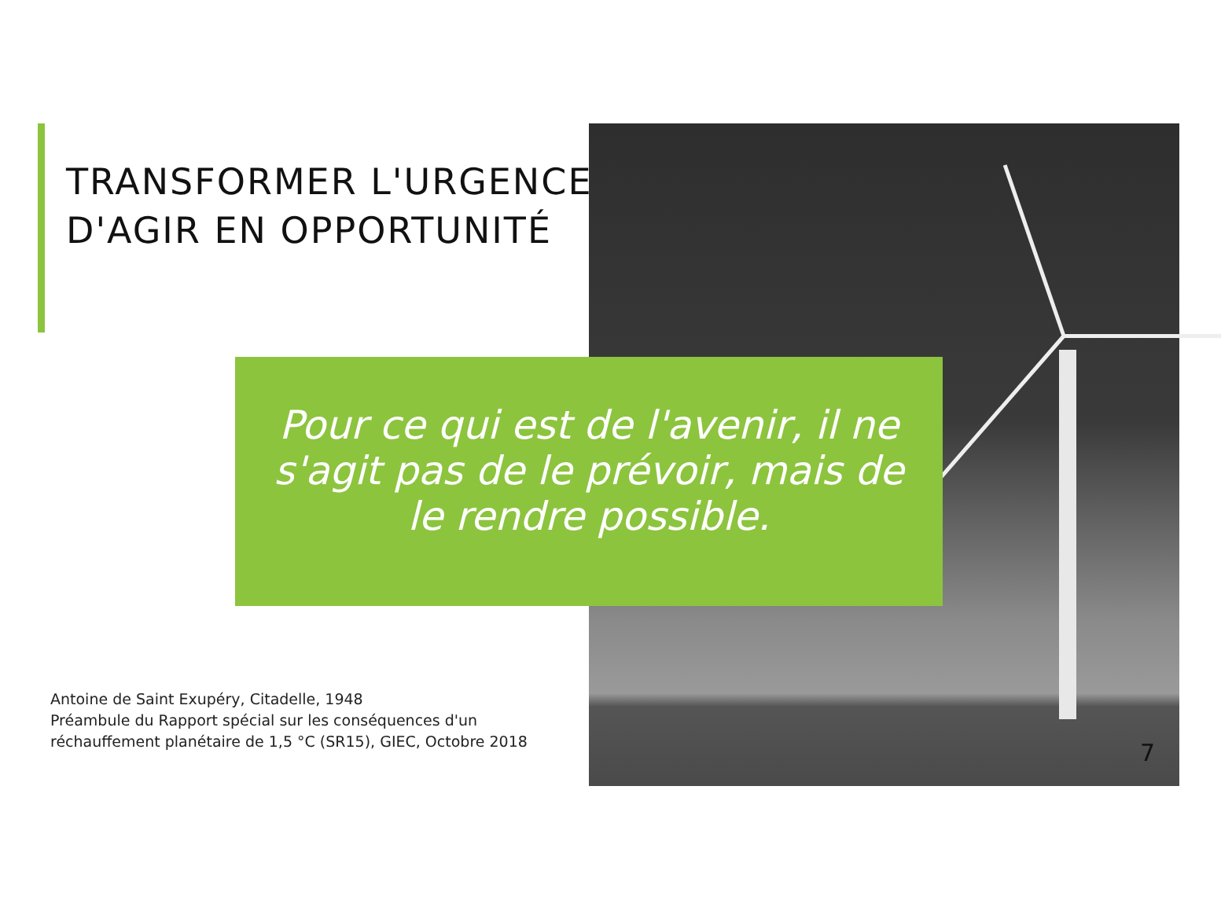TRANSFORMER L'URGENCE
D'AGIR EN OPPORTUNITÉ
Pour ce qui est de l'avenir, il ne s'agit pas de le prévoir, mais de le rendre possible.
Antoine de Saint Exupéry, Citadelle, 1948
Préambule du Rapport spécial sur les conséquences d'un
réchauffement planétaire de 1,5 °C (SR15), GIEC, Octobre 2018
7